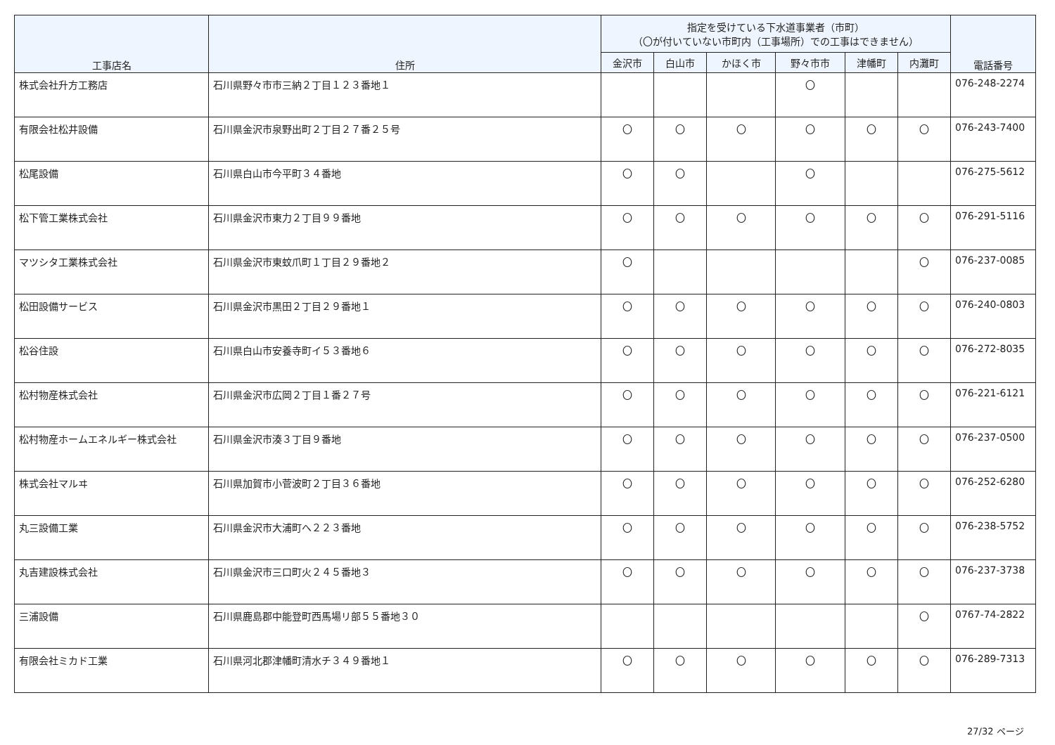| 工事店名 | 住所 | 指定を受けている下水道事業者（市町） （〇が付いていない市町内（工事場所）での工事はできません） | | | | | | 電話番号 |
| --- | --- | --- | --- | --- | --- | --- | --- | --- |
| | | 金沢市 | 白山市 | かほく市 | 野々市市 | 津幡町 | 内灘町 | |
| 株式会社升方工務店 | 石川県野々市市三納２丁目１２３番地１ | | | | 〇 | | | 076-248-2274 |
| 有限会社松井設備 | 石川県金沢市泉野出町２丁目２７番２５号 | 〇 | 〇 | 〇 | 〇 | 〇 | 〇 | 076-243-7400 |
| 松尾設備 | 石川県白山市今平町３４番地 | 〇 | 〇 | | 〇 | | | 076-275-5612 |
| 松下管工業株式会社 | 石川県金沢市東力２丁目９９番地 | 〇 | 〇 | 〇 | 〇 | 〇 | 〇 | 076-291-5116 |
| マツシタ工業株式会社 | 石川県金沢市東蚊爪町１丁目２９番地２ | 〇 | | | | | 〇 | 076-237-0085 |
| 松田設備サービス | 石川県金沢市黒田２丁目２９番地１ | 〇 | 〇 | 〇 | 〇 | 〇 | 〇 | 076-240-0803 |
| 松谷住設 | 石川県白山市安養寺町イ５３番地６ | 〇 | 〇 | 〇 | 〇 | 〇 | 〇 | 076-272-8035 |
| 松村物産株式会社 | 石川県金沢市広岡２丁目１番２７号 | 〇 | 〇 | 〇 | 〇 | 〇 | 〇 | 076-221-6121 |
| 松村物産ホームエネルギー株式会社 | 石川県金沢市湊３丁目９番地 | 〇 | 〇 | 〇 | 〇 | 〇 | 〇 | 076-237-0500 |
| 株式会社マルヰ | 石川県加賀市小菅波町２丁目３６番地 | 〇 | 〇 | 〇 | 〇 | 〇 | 〇 | 076-252-6280 |
| 丸三設備工業 | 石川県金沢市大浦町へ２２３番地 | 〇 | 〇 | 〇 | 〇 | 〇 | 〇 | 076-238-5752 |
| 丸吉建設株式会社 | 石川県金沢市三口町火２４５番地３ | 〇 | 〇 | 〇 | 〇 | 〇 | 〇 | 076-237-3738 |
| 三浦設備 | 石川県鹿島郡中能登町西馬場リ部５５番地３０ | | | | | | 〇 | 0767-74-2822 |
| 有限会社ミカド工業 | 石川県河北郡津幡町清水チ３４９番地１ | 〇 | 〇 | 〇 | 〇 | 〇 | 〇 | 076-289-7313 |
27/32 ページ